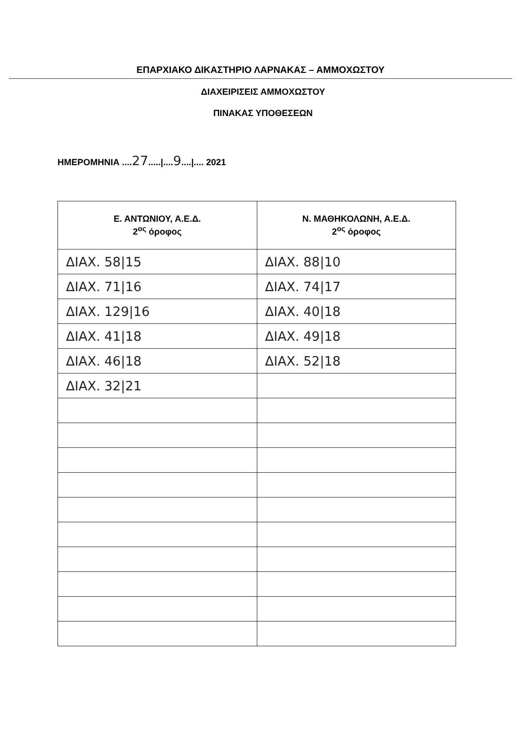ΕΠΑΡΧΙΑΚΟ ΔΙΚΑΣΤΗΡΙΟ ΛΑΡΝΑΚΑΣ – ΑΜΜΟΧΩΣΤΟΥ
ΔΙΑΧΕΙΡΙΣΕΙΣ ΑΜΜΟΧΩΣΤΟΥ
ΠΙΝΑΚΑΣ ΥΠΟΘΕΣΕΩΝ
ΗΜΕΡΟΜΗΝΙΑ ....27.....|....9....|.... 2021
| Ε. ΑΝΤΩΝΙΟΥ, Α.Ε.Δ. 2<sup>ος</sup> όροφος | Ν. ΜΑΘΗΚΟΛΩΝΗ, Α.Ε.Δ. 2<sup>ος</sup> όροφος |
| --- | --- |
| ΔΙΑΧ. 58/15 | ΔΙΑΧ. 88/10 |
| ΔΙΑΧ. 71/16 | ΔΙΑΧ. 74/17 |
| ΔΙΑΧ. 129/16 | ΔΙΑΧ. 40/18 |
| ΔΙΑΧ. 41/18 | ΔΙΑΧ. 49/18 |
| ΔΙΑΧ. 46/18 | ΔΙΑΧ. 52/18 |
| ΔΙΑΧ. 32/21 | |